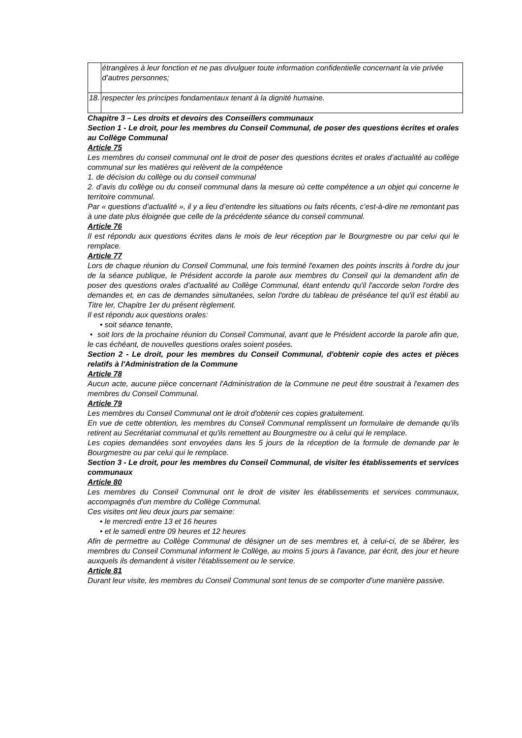| | étrangères à leur fonction et ne pas divulguer toute information confidentielle concernant la vie privée d’autres personnes; |
| 18. | respecter les principes fondamentaux tenant à la dignité humaine. |
Chapitre 3 – Les droits et devoirs des Conseillers communaux
Section 1 - Le droit, pour les membres du Conseil Communal, de poser des questions écrites et orales au Collège Communal
Article 75
Les membres du conseil communal ont le droit de poser des questions écrites et orales d’actualité au collège communal sur les matières qui relèvent de la compétence
1. de décision du collège ou du conseil communal
2. d’avis du collège ou du conseil communal dans la mesure où cette compétence a un objet qui concerne le territoire communal.
Par « questions d’actualité », il y a lieu d’entendre les situations ou faits récents, c’est-à-dire ne remontant pas à une date plus éloignée que celle de la précédente séance du conseil communal.
Article 76
Il est répondu aux questions écrites dans le mois de leur réception par le Bourgmestre ou par celui qui le remplace.
Article 77
Lors de chaque réunion du Conseil Communal, une fois terminé l'examen des points inscrits à l'ordre du jour de la séance publique, le Président accorde la parole aux membres du Conseil qui la demandent afin de poser des questions orales d’actualité au Collège Communal, étant entendu qu'il l'accorde selon l'ordre des demandes et, en cas de demandes simultanées, selon l'ordre du tableau de préséance tel qu'il est établi au Titre Ier, Chapitre 1er du présent règlement.
Il est répondu aux questions orales:
• soit séance tenante,
• soit lors de la prochaine réunion du Conseil Communal, avant que le Président accorde la parole afin que, le cas échéant, de nouvelles questions orales soient posées.
Section 2 - Le droit, pour les membres du Conseil Communal, d'obtenir copie des actes et pièces relatifs à l'Administration de la Commune
Article 78
Aucun acte, aucune pièce concernant l'Administration de la Commune ne peut être soustrait à l'examen des membres du Conseil Communal.
Article 79
Les membres du Conseil Communal ont le droit d'obtenir ces copies gratuitement.
En vue de cette obtention, les membres du Conseil Communal remplissent un formulaire de demande qu'ils retirent au Secrétariat communal et qu'ils remettent au Bourgmestre ou à celui qui le remplace.
Les copies demandées sont envoyées dans les 5 jours de la réception de la formule de demande par le Bourgmestre ou par celui qui le remplace.
Section 3 - Le droit, pour les membres du Conseil Communal, de visiter les établissements et services communaux
Article 80
Les membres du Conseil Communal ont le droit de visiter les établissements et services communaux, accompagnés d'un membre du Collège Communal.
Ces visites ont lieu deux jours par semaine:
• le mercredi entre 13 et 16 heures
• et le samedi entre 09 heures et 12 heures
Afin de permettre au Collège Communal de désigner un de ses membres et, à celui-ci, de se libérer, les membres du Conseil Communal informent le Collège, au moins 5 jours à l'avance, par écrit, des jour et heure auxquels ils demandent à visiter l'établissement ou le service.
Article 81
Durant leur visite, les membres du Conseil Communal sont tenus de se comporter d'une manière passive.